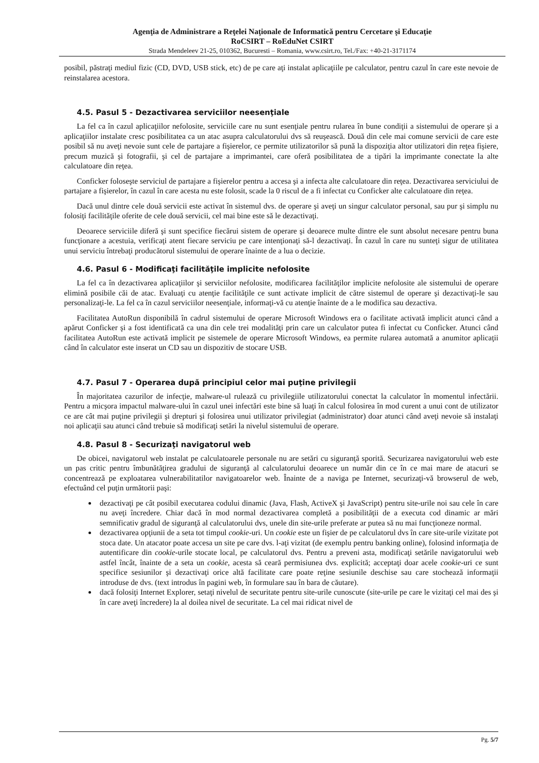Agenţia de Administrare a Reţelei Naţionale de Informatică pentru Cercetare şi Educaţie
RoCSIRT – RoEduNet CSIRT
Strada Mendeleev 21-25, 010362, Bucuresti – Romania, www.csirt.ro, Tel./Fax: +40-21-3171174
posibil, păstraţi mediul fizic (CD, DVD, USB stick, etc) de pe care aţi instalat aplicaţiile pe calculator, pentru cazul în care este nevoie de reinstalarea acestora.
4.5. Pasul 5 - Dezactivarea serviciilor neesenţiale
La fel ca în cazul aplicaţiilor nefolosite, serviciile care nu sunt esenţiale pentru rularea în bune condiţii a sistemului de operare şi a aplicaţiilor instalate cresc posibilitatea ca un atac asupra calculatorului dvs să reuşească. Două din cele mai comune servicii de care este posibil să nu aveţi nevoie sunt cele de partajare a fişierelor, ce permite utilizatorilor să pună la dispoziţia altor utilizatori din reţea fişiere, precum muzică şi fotografii, şi cel de partajare a imprimantei, care oferă posibilitatea de a tipări la imprimante conectate la alte calculatoare din reţea.
Conficker foloseşte serviciul de partajare a fişierelor pentru a accesa şi a infecta alte calculatoare din reţea. Dezactivarea serviciului de partajare a fişierelor, în cazul în care acesta nu este folosit, scade la 0 riscul de a fi infectat cu Conficker alte calculatoare din reţea.
Dacă unul dintre cele două servicii este activat în sistemul dvs. de operare şi aveţi un singur calculator personal, sau pur şi simplu nu folosiţi facilităţile oferite de cele două servicii, cel mai bine este să le dezactivaţi.
Deoarece serviciile diferă şi sunt specifice fiecărui sistem de operare şi deoarece multe dintre ele sunt absolut necesare pentru buna funcţionare a acestuia, verificaţi atent fiecare serviciu pe care intenţionaţi să-l dezactivaţi. În cazul în care nu sunteţi sigur de utilitatea unui serviciu întrebaţi producătorul sistemului de operare înainte de a lua o decizie.
4.6. Pasul 6 - Modificaţi facilităţile implicite nefolosite
La fel ca în dezactivarea aplicaţiilor şi serviciilor nefolosite, modificarea facilităţilor implicite nefolosite ale sistemului de operare elimină posibile căi de atac. Evaluaţi cu atenţie facilităţile ce sunt activate implicit de către sistemul de operare şi dezactivaţi-le sau personalizaţi-le. La fel ca în cazul serviciilor neesenţiale, informaţi-vă cu atenţie înainte de a le modifica sau dezactiva.
Facilitatea AutoRun disponibilă în cadrul sistemului de operare Microsoft Windows era o facilitate activată implicit atunci când a apărut Conficker şi a fost identificată ca una din cele trei modalităţi prin care un calculator putea fi infectat cu Conficker. Atunci când facilitatea AutoRun este activată implicit pe sistemele de operare Microsoft Windows, ea permite rularea automată a anumitor aplicaţii când în calculator este inserat un CD sau un dispozitiv de stocare USB.
4.7. Pasul 7 - Operarea după principiul celor mai puţine privilegii
În majoritatea cazurilor de infecţie, malware-ul rulează cu privilegiile utilizatorului conectat la calculator în momentul infectării. Pentru a micşora impactul malware-ului în cazul unei infectări este bine să luaţi în calcul folosirea în mod curent a unui cont de utilizator ce are cât mai puţine privilegii şi drepturi şi folosirea unui utilizator privilegiat (administrator) doar atunci când aveţi nevoie să instalaţi noi aplicaţii sau atunci când trebuie să modificaţi setări la nivelul sistemului de operare.
4.8. Pasul 8 - Securizaţi navigatorul web
De obicei, navigatorul web instalat pe calculatoarele personale nu are setări cu siguranţă sporită. Securizarea navigatorului web este un pas critic pentru îmbunătăţirea gradului de siguranţă al calculatorului deoarece un număr din ce în ce mai mare de atacuri se concentrează pe exploatarea vulnerabilitatilor navigatoarelor web. Înainte de a naviga pe Internet, securizaţi-vă browserul de web, efectuând cel puţin următorii paşi:
dezactivaţi pe cât posibil executarea codului dinamic (Java, Flash, ActiveX şi JavaScript) pentru site-urile noi sau cele în care nu aveţi încredere. Chiar dacă în mod normal dezactivarea completă a posibilităţii de a executa cod dinamic ar mări semnificativ gradul de siguranţă al calculatorului dvs, unele din site-urile preferate ar putea să nu mai funcţioneze normal.
dezactivarea opţiunii de a seta tot timpul cookie-uri. Un cookie este un fişier de pe calculatorul dvs în care site-urile vizitate pot stoca date. Un atacator poate accesa un site pe care dvs. l-aţi vizitat (de exemplu pentru banking online), folosind informaţia de autentificare din cookie-urile stocate local, pe calculatorul dvs. Pentru a preveni asta, modificaţi setările navigatorului web astfel încât, înainte de a seta un cookie, acesta să ceară permisiunea dvs. explicită; acceptaţi doar acele cookie-uri ce sunt specifice sesiunilor şi dezactivaţi orice altă facilitate care poate reţine sesiunile deschise sau care stochează informaţii introduse de dvs. (text introdus în pagini web, în formulare sau în bara de căutare).
dacă folosiţi Internet Explorer, setaţi nivelul de securitate pentru site-urile cunoscute (site-urile pe care le vizitaţi cel mai des şi în care aveţi încredere) la al doilea nivel de securitate. La cel mai ridicat nivel de
Pg. 5/7